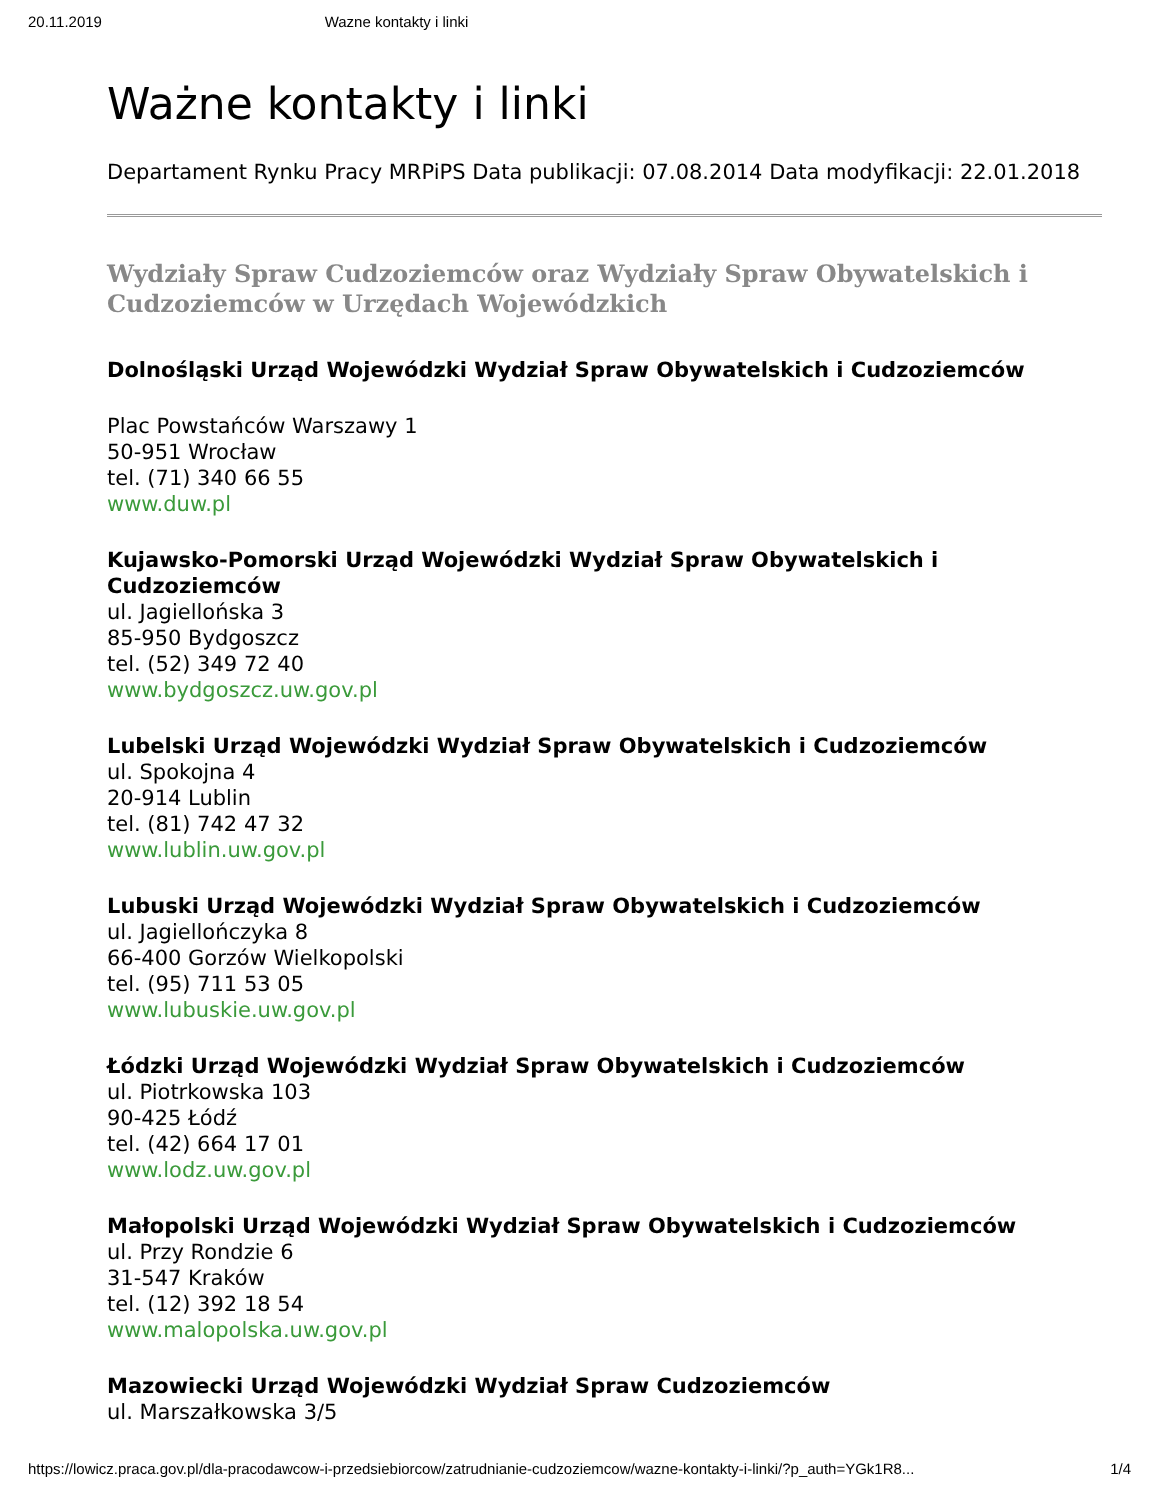20.11.2019 Wazne kontakty i linki
Ważne kontakty i linki
Departament Rynku Pracy MRPiPS Data publikacji: 07.08.2014 Data modyfikacji: 22.01.2018
Wydziały Spraw Cudzoziemców oraz Wydziały Spraw Obywatelskich i Cudzoziemców w Urzędach Wojewódzkich
Dolnośląski Urząd Wojewódzki Wydział Spraw Obywatelskich i Cudzoziemców
Plac Powstańców Warszawy 1
50-951 Wrocław
tel. (71) 340 66 55
www.duw.pl
Kujawsko-Pomorski Urząd Wojewódzki Wydział Spraw Obywatelskich i Cudzoziemców
ul. Jagiellońska 3
85-950 Bydgoszcz
tel. (52) 349 72 40
www.bydgoszcz.uw.gov.pl
Lubelski Urząd Wojewódzki Wydział Spraw Obywatelskich i Cudzoziemców
ul. Spokojna 4
20-914 Lublin
tel. (81) 742 47 32
www.lublin.uw.gov.pl
Lubuski Urząd Wojewódzki Wydział Spraw Obywatelskich i Cudzoziemców
ul. Jagiellończyka 8
66-400 Gorzów Wielkopolski
tel. (95) 711 53 05
www.lubuskie.uw.gov.pl
Łódzki Urząd Wojewódzki Wydział Spraw Obywatelskich i Cudzoziemców
ul. Piotrkowska 103
90-425 Łódź
tel. (42) 664 17 01
www.lodz.uw.gov.pl
Małopolski Urząd Wojewódzki Wydział Spraw Obywatelskich i Cudzoziemców
ul. Przy Rondzie 6
31-547 Kraków
tel. (12) 392 18 54
www.malopolska.uw.gov.pl
Mazowiecki Urząd Wojewódzki Wydział Spraw Cudzoziemców
ul. Marszałkowska 3/5
https://lowicz.praca.gov.pl/dla-pracodawcow-i-przedsiebiorcow/zatrudnianie-cudzoziemcow/wazne-kontakty-i-linki/?p_auth=YGk1R8... 1/4